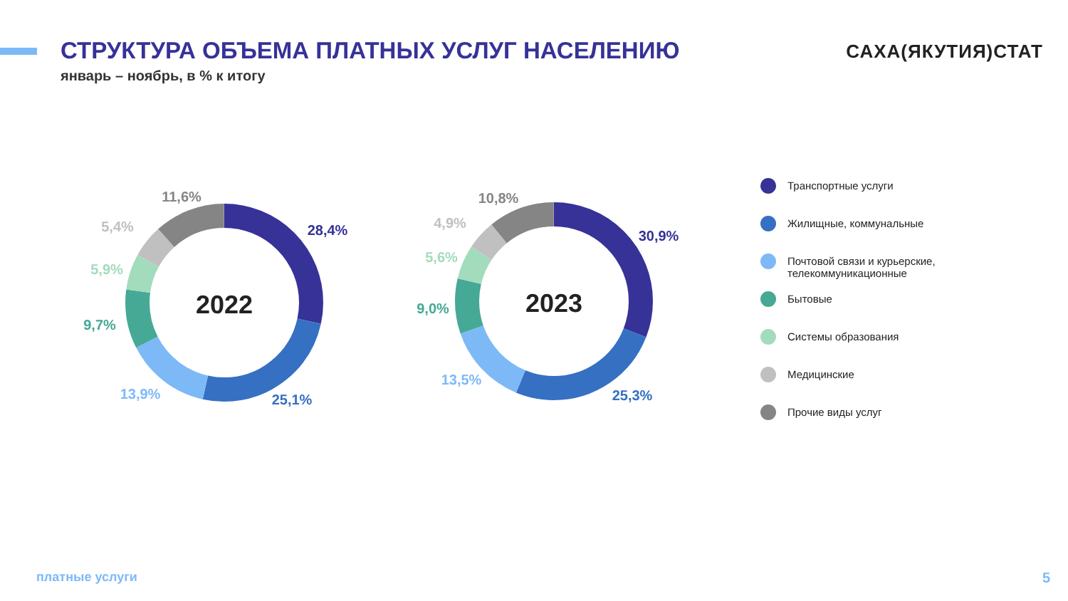СТРУКТУРА ОБЪЕМА ПЛАТНЫХ УСЛУГ НАСЕЛЕНИЮ
САХА(ЯКУТИЯ)СТАТ
январь – ноябрь, в % к итогу
2022
2023
11,6%
5,4%
28,4%
5,9%
9,7%
13,9%
25,1%
10,8%
4,9%
30,9%
5,6%
9,0%
13,5%
25,3%
Транспортные услуги
Жилищные, коммунальные
Почтовой связи и курьерские, телекоммуникационные
Бытовые
Системы образования
Медицинские
Прочие виды услуг
платные услуги 5